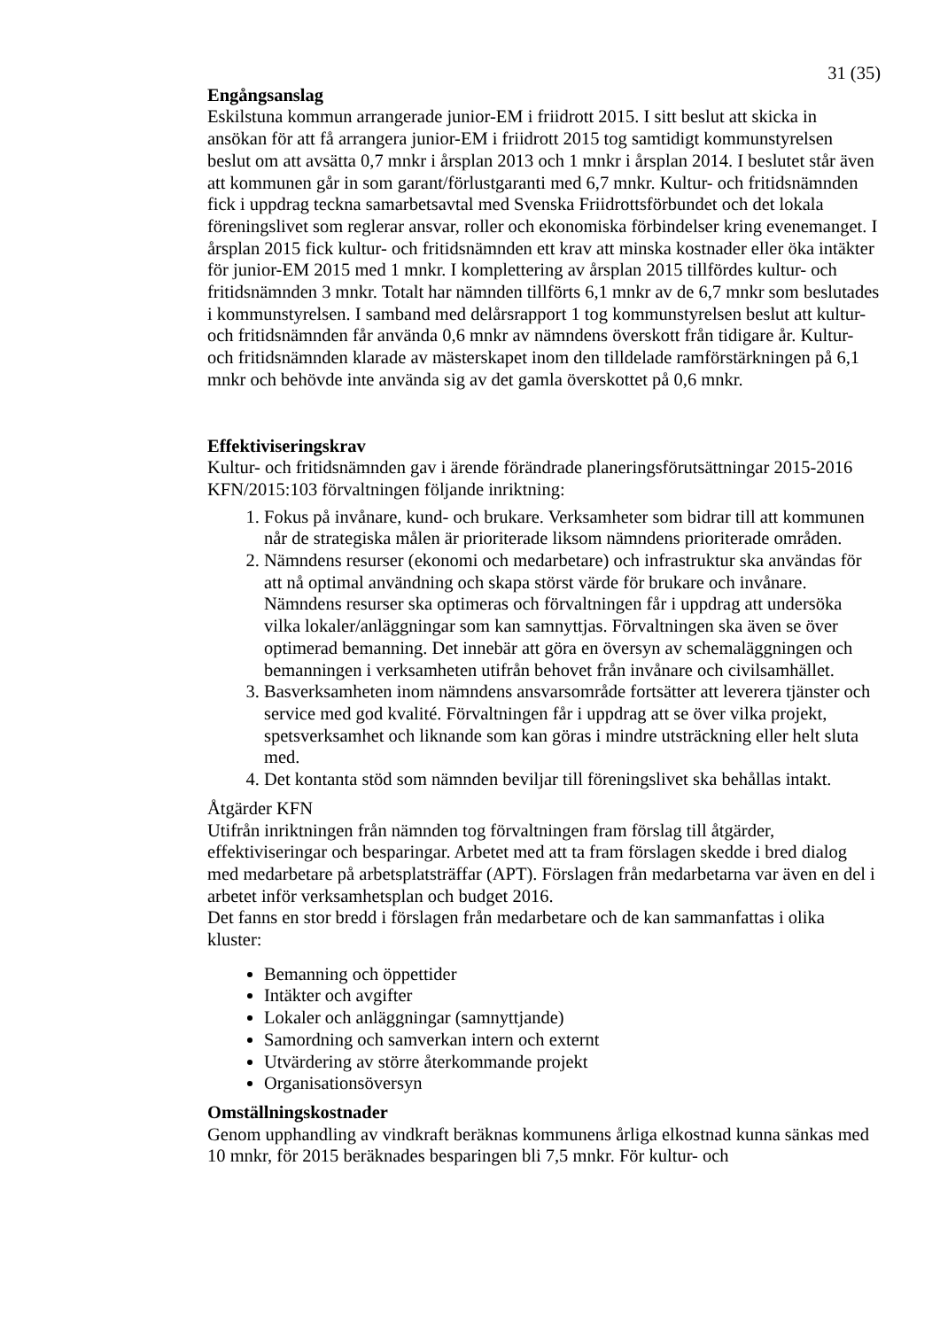31 (35)
Engångsanslag
Eskilstuna kommun arrangerade junior-EM i friidrott 2015. I sitt beslut att skicka in ansökan för att få arrangera junior-EM i friidrott 2015 tog samtidigt kommunstyrelsen beslut om att avsätta 0,7 mnkr i årsplan 2013 och 1 mnkr i årsplan 2014. I beslutet står även att kommunen går in som garant/förlustgaranti med 6,7 mnkr. Kultur- och fritidsnämnden fick i uppdrag teckna samarbetsavtal med Svenska Friidrottsförbundet och det lokala föreningslivet som reglerar ansvar, roller och ekonomiska förbindelser kring evenemanget. I årsplan 2015 fick kultur- och fritidsnämnden ett krav att minska kostnader eller öka intäkter för junior-EM 2015 med 1 mnkr. I komplettering av årsplan 2015 tillfördes kultur- och fritidsnämnden 3 mnkr. Totalt har nämnden tillförts 6,1 mnkr av de 6,7 mnkr som beslutades i kommunstyrelsen. I samband med delårsrapport 1 tog kommunstyrelsen beslut att kultur- och fritidsnämnden får använda 0,6 mnkr av nämndens överskott från tidigare år. Kultur- och fritidsnämnden klarade av mästerskapet inom den tilldelade ramförstärkningen på 6,1 mnkr och behövde inte använda sig av det gamla överskottet på 0,6 mnkr.
Effektiviseringskrav
Kultur- och fritidsnämnden gav i ärende förändrade planeringsförutsättningar 2015-2016 KFN/2015:103 förvaltningen följande inriktning:
1. Fokus på invånare, kund- och brukare. Verksamheter som bidrar till att kommunen når de strategiska målen är prioriterade liksom nämndens prioriterade områden.
2. Nämndens resurser (ekonomi och medarbetare) och infrastruktur ska användas för att nå optimal användning och skapa störst värde för brukare och invånare. Nämndens resurser ska optimeras och förvaltningen får i uppdrag att undersöka vilka lokaler/anläggningar som kan samnyttjas. Förvaltningen ska även se över optimerad bemanning. Det innebär att göra en översyn av schemaläggningen och bemanningen i verksamheten utifrån behovet från invånare och civilsamhället.
3. Basverksamheten inom nämndens ansvarsområde fortsätter att leverera tjänster och service med god kvalité. Förvaltningen får i uppdrag att se över vilka projekt, spetsverksamhet och liknande som kan göras i mindre utsträckning eller helt sluta med.
4. Det kontanta stöd som nämnden beviljar till föreningslivet ska behållas intakt.
Åtgärder KFN
Utifrån inriktningen från nämnden tog förvaltningen fram förslag till åtgärder, effektiviseringar och besparingar. Arbetet med att ta fram förslagen skedde i bred dialog med medarbetare på arbetsplatsträffar (APT). Förslagen från medarbetarna var även en del i arbetet inför verksamhetsplan och budget 2016.
Det fanns en stor bredd i förslagen från medarbetare och de kan sammanfattas i olika kluster:
Bemanning och öppettider
Intäkter och avgifter
Lokaler och anläggningar (samnyttjande)
Samordning och samverkan intern och externt
Utvärdering av större återkommande projekt
Organisationsöversyn
Omställningskostnader
Genom upphandling av vindkraft beräknas kommunens årliga elkostnad kunna sänkas med 10 mnkr, för 2015 beräknades besparingen bli 7,5 mnkr. För kultur- och